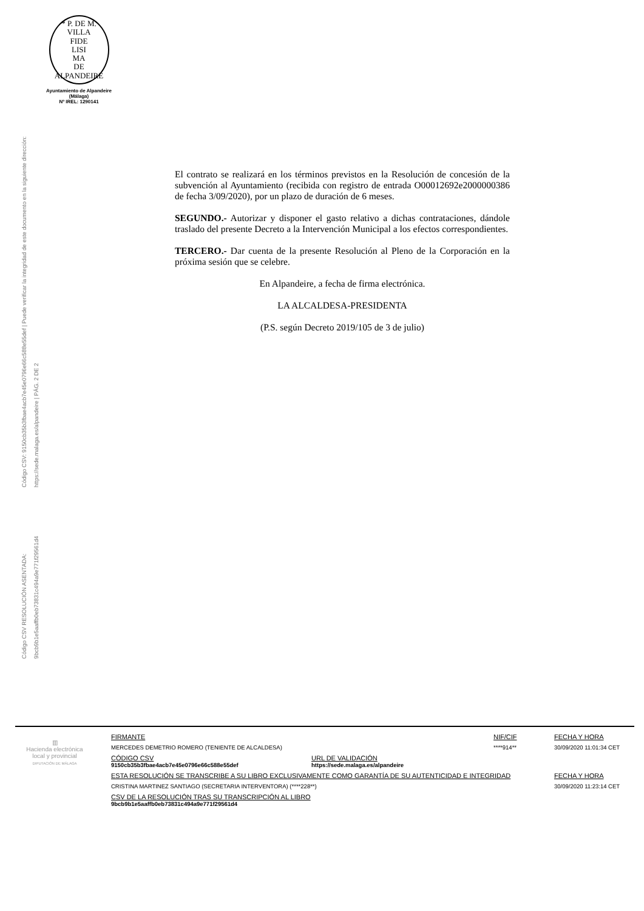* P. DE M. VILLA
FIDE
LISI
MA
DE ALPANDEIRE
Ayuntamiento de Alpandeire
(Málaga)
Nº IREL: 1290141
Código CSV: 9150cb35b3fbae4acb7e45e0796e66c588e55def | Puede verificar la integridad de este documento en la siguiente dirección: https://sede.malaga.es/alpandeire | PÁG. 2 DE 2
Código CSV RESOLUCIÓN ASENTADA: 9bcb9b1e5aaffb0eb73831c494a9e771f29561d4
El contrato se realizará en los términos previstos en la Resolución de concesión de la subvención al Ayuntamiento (recibida con registro de entrada O00012692e2000000386 de fecha 3/09/2020), por un plazo de duración de 6 meses.
SEGUNDO.- Autorizar y disponer el gasto relativo a dichas contrataciones, dándole traslado del presente Decreto a la Intervención Municipal a los efectos correspondientes.
TERCERO.- Dar cuenta de la presente Resolución al Pleno de la Corporación en la próxima sesión que se celebre.
En Alpandeire, a fecha de firma electrónica.
LA ALCALDESA-PRESIDENTA
(P.S. según Decreto 2019/105 de 3 de julio)
▥
Hacienda electrónica
local y provincial
DIPUTACIÓN DE MÁLAGA
FIRMANTE NIF/CIF FECHA Y HORA
MERCEDES DEMETRIO ROMERO (TENIENTE DE ALCALDESA) ****914** 30/09/2020 11:01:34 CET
CÓDIGO CSV
9150cb35b3fbae4acb7e45e0796e66c588e55def
URL DE VALIDACIÓN
https://sede.malaga.es/alpandeire
ESTA RESOLUCIÓN SE TRANSCRIBE A SU LIBRO EXCLUSIVAMENTE COMO GARANTÍA DE SU AUTENTICIDAD E INTEGRIDAD FECHA Y HORA
CRISTINA MARTINEZ SANTIAGO (SECRETARIA INTERVENTORA) (****228**) 30/09/2020 11:23:14 CET
CSV DE LA RESOLUCIÓN TRAS SU TRANSCRIPCIÓN AL LIBRO
9bcb9b1e5aaffb0eb73831c494a9e771f29561d4